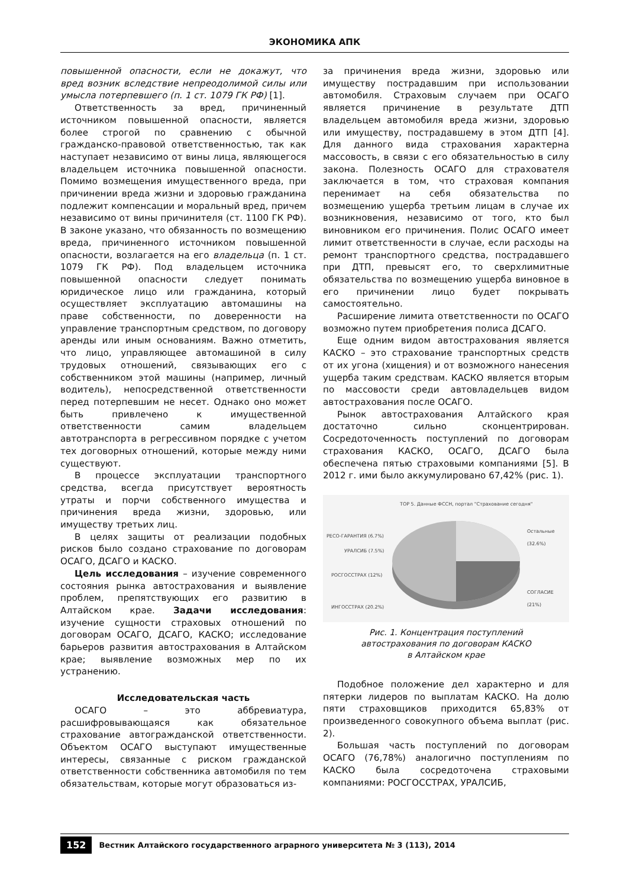ЭКОНОМИКА АПК
повышенной опасности, если не докажут, что вред возник вследствие непреодолимой силы или умысла потерпевшего (п. 1 ст. 1079 ГК РФ) [1].
Ответственность за вред, причиненный источником повышенной опасности, является более строгой по сравнению с обычной гражданско-правовой ответственностью, так как наступает независимо от вины лица, являющегося владельцем источника повышенной опасности. Помимо возмещения имущественного вреда, при причинении вреда жизни и здоровью гражданина подлежит компенсации и моральный вред, причем независимо от вины причинителя (ст. 1100 ГК РФ). В законе указано, что обязанность по возмещению вреда, причиненного источником повышенной опасности, возлагается на его владельца (п. 1 ст. 1079 ГК РФ). Под владельцем источника повышенной опасности следует понимать юридическое лицо или гражданина, который осуществляет эксплуатацию автомашины на праве собственности, по доверенности на управление транспортным средством, по договору аренды или иным основаниям. Важно отметить, что лицо, управляющее автомашиной в силу трудовых отношений, связывающих его с собственником этой машины (например, личный водитель), непосредственной ответственности перед потерпевшим не несет. Однако оно может быть привлечено к имущественной ответственности самим владельцем автотранспорта в регрессивном порядке с учетом тех договорных отношений, которые между ними существуют.
В процессе эксплуатации транспортного средства, всегда присутствует вероятность утраты и порчи собственного имущества и причинения вреда жизни, здоровью, или имуществу третьих лиц.
В целях защиты от реализации подобных рисков было создано страхование по договорам ОСАГО, ДСАГО и КАСКО.
Цель исследования – изучение современного состояния рынка автострахования и выявление проблем, препятствующих его развитию в Алтайском крае. Задачи исследования: изучение сущности страховых отношений по договорам ОСАГО, ДСАГО, КАСКО; исследование барьеров развития автострахования в Алтайском крае; выявление возможных мер по их устранению.
Исследовательская часть
ОСАГО – это аббревиатура, расшифровывающаяся как обязательное страхование автогражданской ответственности. Объектом ОСАГО выступают имущественные интересы, связанные с риском гражданской ответственности собственника автомобиля по тем обязательствам, которые могут образоваться из-
за причинения вреда жизни, здоровью или имуществу пострадавшим при использовании автомобиля. Страховым случаем при ОСАГО является причинение в результате ДТП владельцем автомобиля вреда жизни, здоровью или имуществу, пострадавшему в этом ДТП [4]. Для данного вида страхования характерна массовость, в связи с его обязательностью в силу закона. Полезность ОСАГО для страхователя заключается в том, что страховая компания перенимает на себя обязательства по возмещению ущерба третьим лицам в случае их возникновения, независимо от того, кто был виновником его причинения. Полис ОСАГО имеет лимит ответственности в случае, если расходы на ремонт транспортного средства, пострадавшего при ДТП, превысят его, то сверхлимитные обязательства по возмещению ущерба виновное в его причинении лицо будет покрывать самостоятельно.
Расширение лимита ответственности по ОСАГО возможно путем приобретения полиса ДСАГО.
Еще одним видом автострахования является КАСКО – это страхование транспортных средств от их угона (хищения) и от возможного нанесения ущерба таким средствам. КАСКО является вторым по массовости среди автовладельцев видом автострахования после ОСАГО.
Рынок автострахования Алтайского края достаточно сильно сконцентрирован. Сосредоточенность поступлений по договорам страхования КАСКО, ОСАГО, ДСАГО была обеспечена пятью страховыми компаниями [5]. В 2012 г. ими было аккумулировано 67,42% (рис. 1).
TOP 5. Данные ФССН, портал "Страхование сегодня"
РЕСО-ГАРАНТИЯ (6.7%)
Остальные (32.6%)
УРАЛСИБ (7.5%)
РОСГОССТРАХ (12%)
СОГЛАСИЕ (21%)
ИНГОССТРАХ (20.2%)
Рис. 1. Концентрация поступлений
автострахования по договорам КАСКО
в Алтайском крае
Подобное положение дел характерно и для пятерки лидеров по выплатам КАСКО. На долю пяти страховщиков приходится 65,83% от произведенного совокупного объема выплат (рис. 2).
Большая часть поступлений по договорам ОСАГО (76,78%) аналогично поступлениям по КАСКО была сосредоточена страховыми компаниями: РОСГОССТРАХ, УРАЛСИБ,
152 Вестник Алтайского государственного аграрного университета № 3 (113), 2014